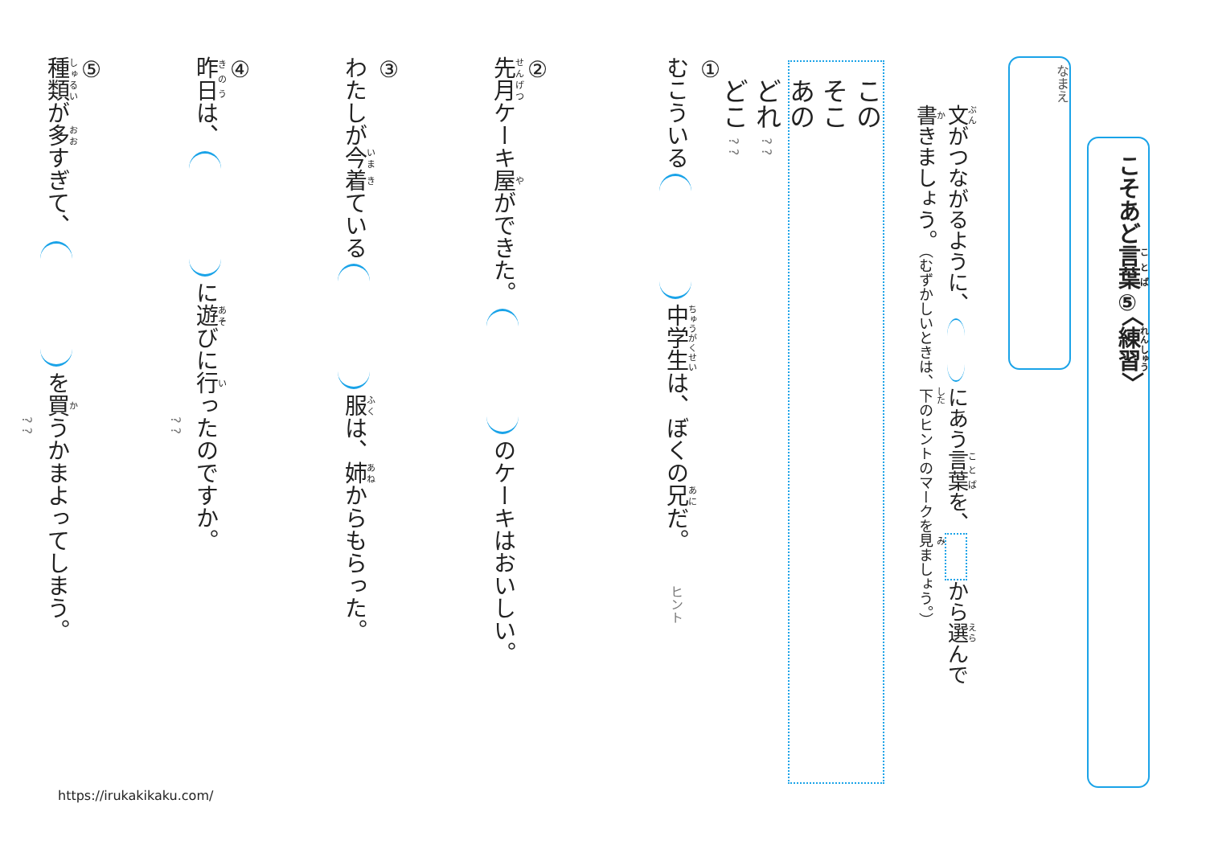こそあど言葉⑤〈練習〉
なまえ
文がつながるように、 にあう言葉を、 から選んで
書きましょう。（むずかしいときは、下のヒントのマークを見ましょう。）
この
そこ
あの
どれ ? ?
どこ ? ?
①
むこういる 中学生は、ぼくの兄だ。　　ヒント
②
先月ケーキ屋ができた。 のケーキはおいしい。
③
わたしが今着ている 服は、姉からもらった。
④
昨日は、 に遊びに行ったのですか。
　　　　　　　　　　　　　　　　　　　　　　　　　　　　? ?
⑤
種類が多すぎて、 を買うかまよってしまう。
　　　　　　　　　　　　　　　　　　　　　　　　　　　　? ?
https://irukakikaku.com/